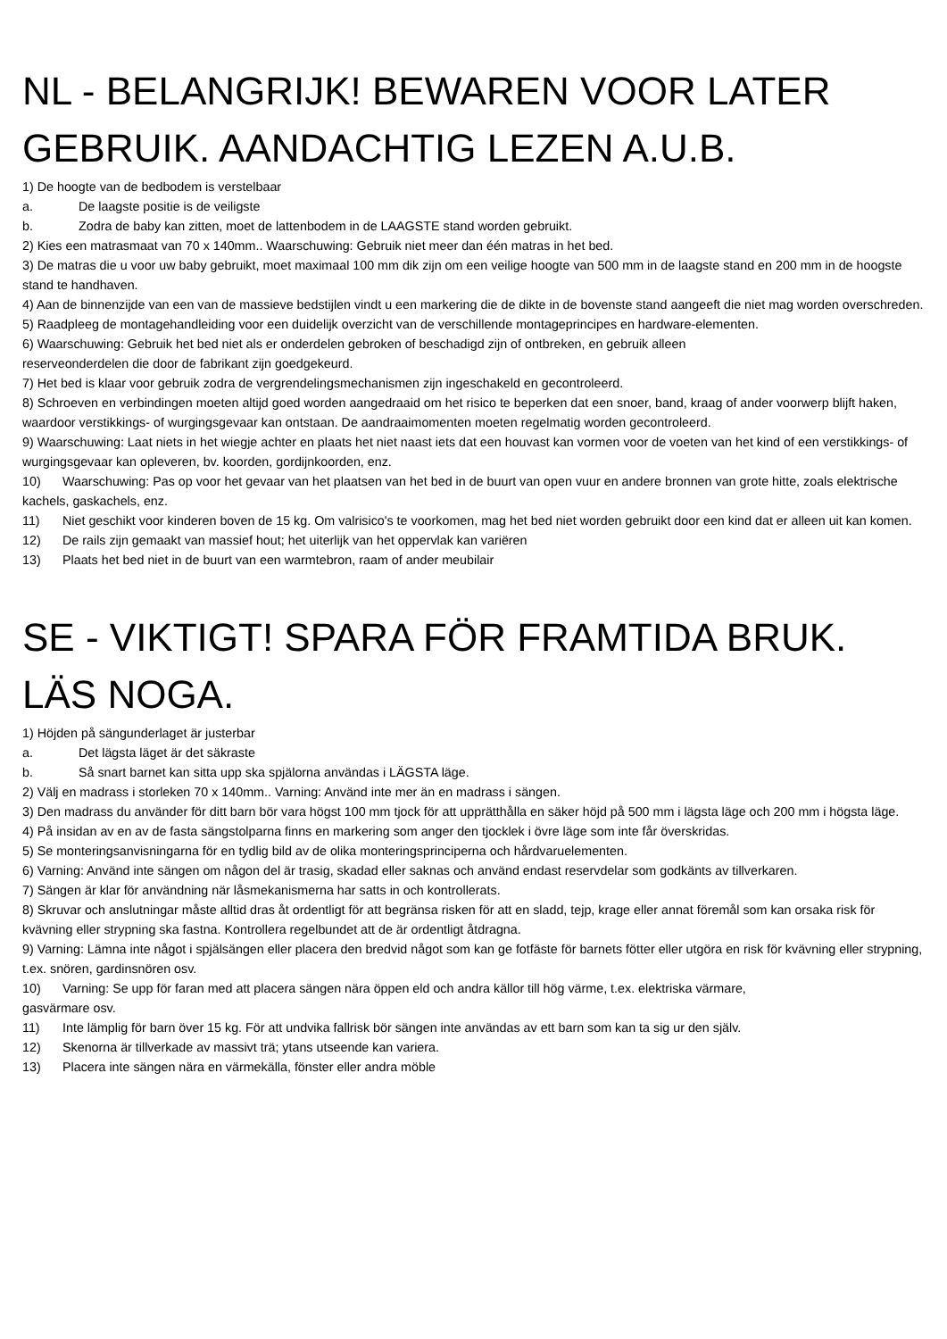NL - BELANGRIJK! BEWAREN VOOR LATER GEBRUIK. AANDACHTIG LEZEN A.U.B.
1) De hoogte van de bedbodem is verstelbaar
a. De laagste positie is de veiligste
b. Zodra de baby kan zitten, moet de lattenbodem in de LAAGSTE stand worden gebruikt.
2) Kies een matrasmaat van 70 x 140mm.. Waarschuwing: Gebruik niet meer dan één matras in het bed.
3) De matras die u voor uw baby gebruikt, moet maximaal 100 mm dik zijn om een veilige hoogte van 500 mm in de laagste stand en 200 mm in de hoogste stand te handhaven.
4) Aan de binnenzijde van een van de massieve bedstijlen vindt u een markering die de dikte in de bovenste stand aangeeft die niet mag worden overschreden.
5) Raadpleeg de montagehandleiding voor een duidelijk overzicht van de verschillende montageprincipes en hardware-elementen.
6) Waarschuwing: Gebruik het bed niet als er onderdelen gebroken of beschadigd zijn of ontbreken, en gebruik alleen
reserveonderdelen die door de fabrikant zijn goedgekeurd.
7) Het bed is klaar voor gebruik zodra de vergrendelingsmechanismen zijn ingeschakeld en gecontroleerd.
8) Schroeven en verbindingen moeten altijd goed worden aangedraaid om het risico te beperken dat een snoer, band, kraag of ander voorwerp blijft haken, waardoor verstikkings- of wurgingsgevaar kan ontstaan. De aandraaimomenten moeten regelmatig worden gecontroleerd.
9) Waarschuwing: Laat niets in het wiegje achter en plaats het niet naast iets dat een houvast kan vormen voor de voeten van het kind of een verstikkings- of wurgingsgevaar kan opleveren, bv. koorden, gordijnkoorden, enz.
10) Waarschuwing: Pas op voor het gevaar van het plaatsen van het bed in de buurt van open vuur en andere bronnen van grote hitte, zoals elektrische kachels, gaskachels, enz.
11) Niet geschikt voor kinderen boven de 15 kg. Om valrisico's te voorkomen, mag het bed niet worden gebruikt door een kind dat er alleen uit kan komen.
12) De rails zijn gemaakt van massief hout; het uiterlijk van het oppervlak kan variëren
13) Plaats het bed niet in de buurt van een warmtebron, raam of ander meubilair
SE - VIKTIGT! SPARA FÖR FRAMTIDA BRUK. LÄS NOGA.
1) Höjden på sängunderlaget är justerbar
a. Det lägsta läget är det säkraste
b. Så snart barnet kan sitta upp ska spjälorna användas i LÄGSTA läge.
2) Välj en madrass i storleken 70 x 140mm.. Varning: Använd inte mer än en madrass i sängen.
3) Den madrass du använder för ditt barn bör vara högst 100 mm tjock för att upprätthålla en säker höjd på 500 mm i lägsta läge och 200 mm i högsta läge.
4) På insidan av en av de fasta sängstolparna finns en markering som anger den tjocklek i övre läge som inte får överskridas.
5) Se monteringsanvisningarna för en tydlig bild av de olika monteringsprinciperna och hårdvaruelementen.
6) Varning: Använd inte sängen om någon del är trasig, skadad eller saknas och använd endast reservdelar som godkänts av tillverkaren.
7) Sängen är klar för användning när låsmekanismerna har satts in och kontrollerats.
8) Skruvar och anslutningar måste alltid dras åt ordentligt för att begränsa risken för att en sladd, tejp, krage eller annat föremål som kan orsaka risk för kvävning eller strypning ska fastna. Kontrollera regelbundet att de är ordentligt åtdragna.
9) Varning: Lämna inte något i spjälsängen eller placera den bredvid något som kan ge fotfäste för barnets fötter eller utgöra en risk för kvävning eller strypning, t.ex. snören, gardinsnören osv.
10) Varning: Se upp för faran med att placera sängen nära öppen eld och andra källor till hög värme, t.ex. elektriska värmare,
gasvärmare osv.
11) Inte lämplig för barn över 15 kg. För att undvika fallrisk bör sängen inte användas av ett barn som kan ta sig ur den själv.
12) Skenorna är tillverkade av massivt trä; ytans utseende kan variera.
13) Placera inte sängen nära en värmekälla, fönster eller andra möble